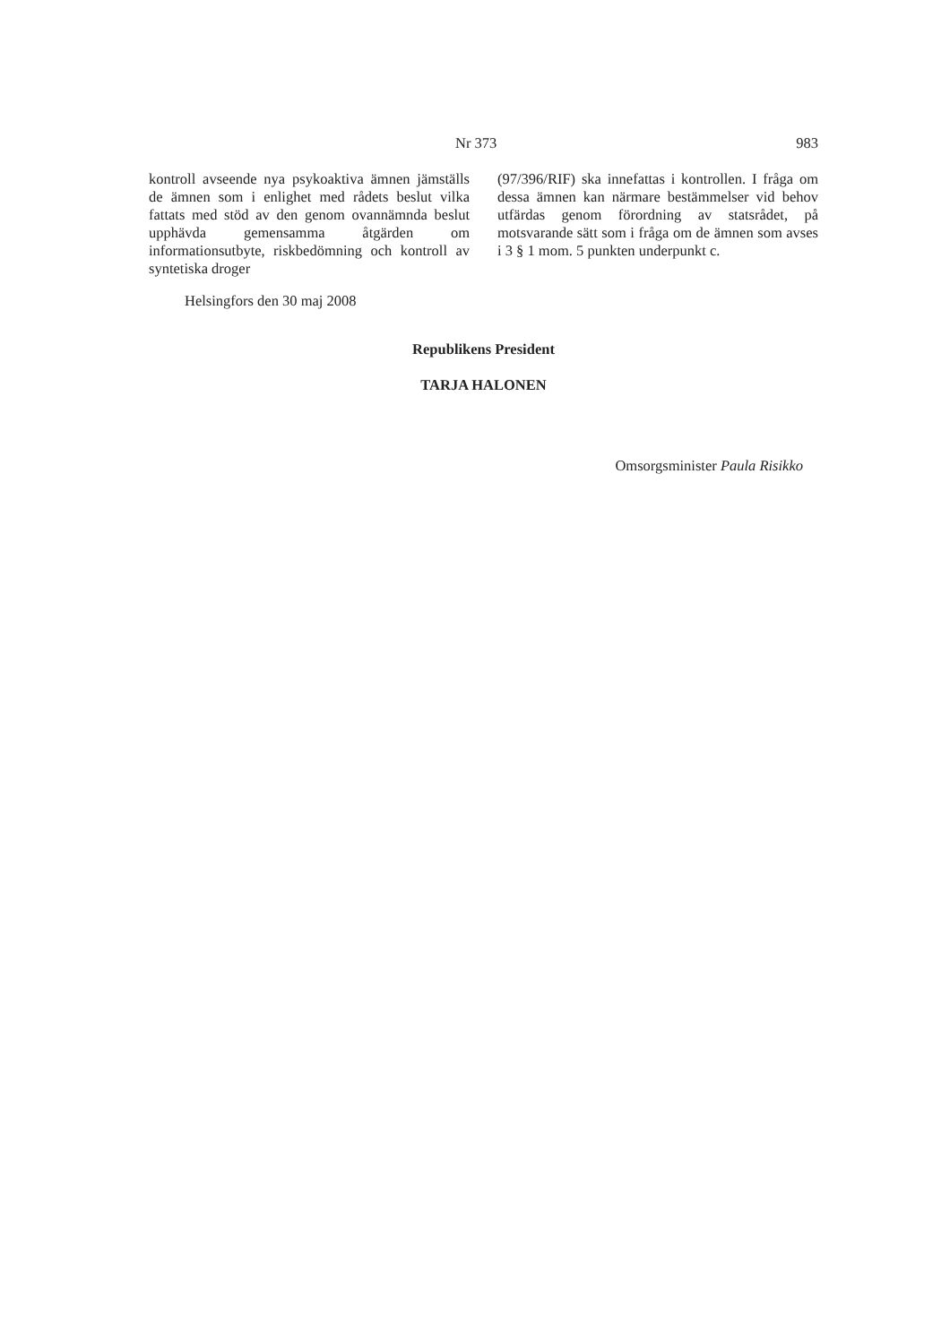Nr 373 983
kontroll avseende nya psykoaktiva ämnen jämställs de ämnen som i enlighet med rådets beslut vilka fattats med stöd av den genom ovannämnda beslut upphävda gemensamma åtgärden om informationsutbyte, riskbedömning och kontroll av syntetiska droger
(97/396/RIF) ska innefattas i kontrollen. I fråga om dessa ämnen kan närmare bestämmelser vid behov utfärdas genom förordning av statsrådet, på motsvarande sätt som i fråga om de ämnen som avses i 3 § 1 mom. 5 punkten underpunkt c.
Helsingfors den 30 maj 2008
Republikens President
TARJA HALONEN
Omsorgsminister Paula Risikko